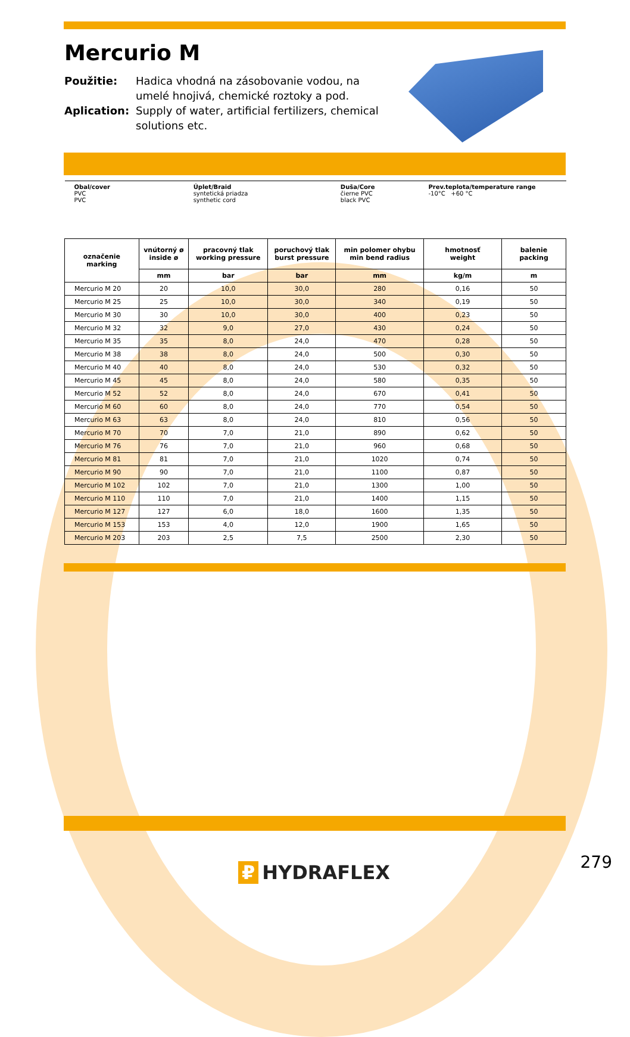Mercurio M
Použitie:
Hadica vhodná na zásobovanie vodou, na umelé hnojivá, chemické roztoky a pod.
Aplication:
Supply of water, artificial fertilizers, chemical solutions etc.
| Obal/cover PVC PVC | | Úplet/Braid syntetická priadza synthetic cord | | Duša/Core čierne PVC black PVC | Prev.teplota/temperature range -10°C +60 °C | |
| označenie marking | vnútorný ø inside ø | pracovný tlak working pressure | poruchový tlak burst pressure | min polomer ohybu min bend radius | hmotnosť weight | balenie packing |
| | mm | bar | bar | mm | kg/m | m |
| Mercurio M 20 | 20 | 10,0 | 30,0 | 280 | 0,16 | 50 |
| Mercurio M 25 | 25 | 10,0 | 30,0 | 340 | 0,19 | 50 |
| Mercurio M 30 | 30 | 10,0 | 30,0 | 400 | 0,23 | 50 |
| Mercurio M 32 | 32 | 9,0 | 27,0 | 430 | 0,24 | 50 |
| Mercurio M 35 | 35 | 8,0 | 24,0 | 470 | 0,28 | 50 |
| Mercurio M 38 | 38 | 8,0 | 24,0 | 500 | 0,30 | 50 |
| Mercurio M 40 | 40 | 8,0 | 24,0 | 530 | 0,32 | 50 |
| Mercurio M 45 | 45 | 8,0 | 24,0 | 580 | 0,35 | 50 |
| Mercurio M 52 | 52 | 8,0 | 24,0 | 670 | 0,41 | 50 |
| Mercurio M 60 | 60 | 8,0 | 24,0 | 770 | 0,54 | 50 |
| Mercurio M 63 | 63 | 8,0 | 24,0 | 810 | 0,56 | 50 |
| Mercurio M 70 | 70 | 7,0 | 21,0 | 890 | 0,62 | 50 |
| Mercurio M 76 | 76 | 7,0 | 21,0 | 960 | 0,68 | 50 |
| Mercurio M 81 | 81 | 7,0 | 21,0 | 1020 | 0,74 | 50 |
| Mercurio M 90 | 90 | 7,0 | 21,0 | 1100 | 0,87 | 50 |
| Mercurio M 102 | 102 | 7,0 | 21,0 | 1300 | 1,00 | 50 |
| Mercurio M 110 | 110 | 7,0 | 21,0 | 1400 | 1,15 | 50 |
| Mercurio M 127 | 127 | 6,0 | 18,0 | 1600 | 1,35 | 50 |
| Mercurio M 153 | 153 | 4,0 | 12,0 | 1900 | 1,65 | 50 |
| Mercurio M 203 | 203 | 2,5 | 7,5 | 2500 | 2,30 | 50 |
₽ HYDRAFLEX 279